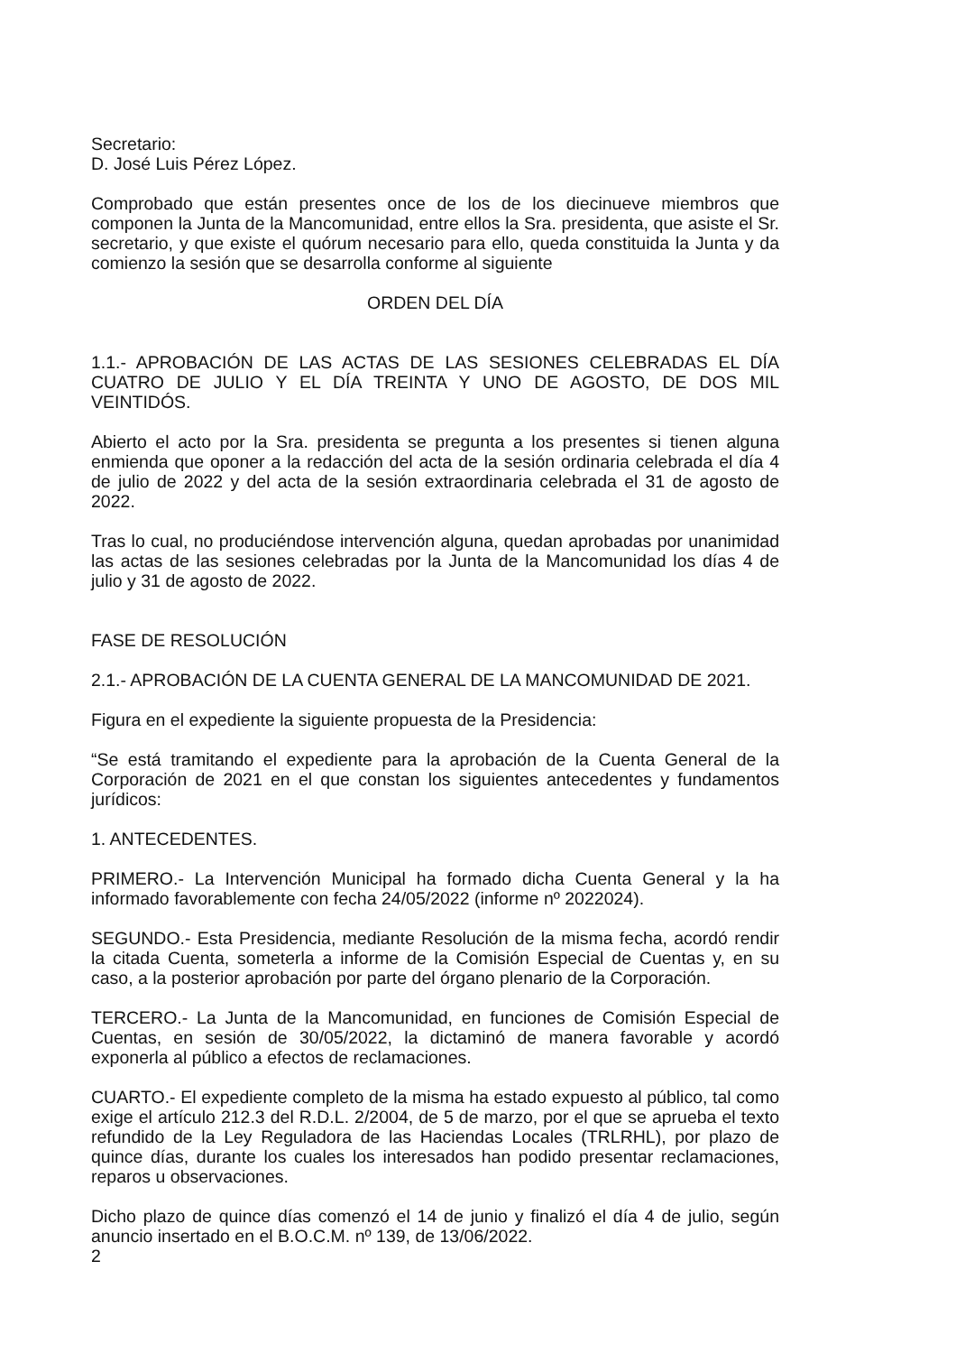Secretario:
D. José Luis Pérez López.
Comprobado que están presentes once de los de los diecinueve miembros que componen la Junta de la Mancomunidad, entre ellos la Sra. presidenta, que asiste el Sr. secretario, y que existe el quórum necesario para ello, queda constituida la Junta y da comienzo la sesión que se desarrolla conforme al siguiente
ORDEN DEL DÍA
1.1.- APROBACIÓN DE LAS ACTAS DE LAS SESIONES CELEBRADAS EL DÍA CUATRO DE JULIO Y EL DÍA TREINTA Y UNO DE AGOSTO, DE DOS MIL VEINTIDÓS.
Abierto el acto por la Sra. presidenta se pregunta a los presentes si tienen alguna enmienda que oponer a la redacción del acta de la sesión ordinaria celebrada el día 4 de julio de 2022 y del acta de la sesión extraordinaria celebrada el 31 de agosto de 2022.
Tras lo cual, no produciéndose intervención alguna, quedan aprobadas por unanimidad las actas de las sesiones celebradas por la Junta de la Mancomunidad los días 4 de julio y 31 de agosto de 2022.
FASE DE RESOLUCIÓN
2.1.- APROBACIÓN DE LA CUENTA GENERAL DE LA MANCOMUNIDAD DE 2021.
Figura en el expediente la siguiente propuesta de la Presidencia:
“Se está tramitando el expediente para la aprobación de la Cuenta General de la Corporación de 2021 en el que constan los siguientes antecedentes y fundamentos jurídicos:
1. ANTECEDENTES.
PRIMERO.- La Intervención Municipal ha formado dicha Cuenta General y la ha informado favorablemente con fecha 24/05/2022 (informe nº 2022024).
SEGUNDO.- Esta Presidencia, mediante Resolución de la misma fecha, acordó rendir la citada Cuenta, someterla a informe de la Comisión Especial de Cuentas y, en su caso, a la posterior aprobación por parte del órgano plenario de la Corporación.
TERCERO.- La Junta de la Mancomunidad, en funciones de Comisión Especial de Cuentas, en sesión de 30/05/2022, la dictaminó de manera favorable y acordó exponerla al público a efectos de reclamaciones.
CUARTO.- El expediente completo de la misma ha estado expuesto al público, tal como exige el artículo 212.3 del R.D.L. 2/2004, de 5 de marzo, por el que se aprueba el texto refundido de la Ley Reguladora de las Haciendas Locales (TRLRHL), por plazo de quince días, durante los cuales los interesados han podido presentar reclamaciones, reparos u observaciones.
Dicho plazo de quince días comenzó el 14 de junio y finalizó el día 4 de julio, según anuncio insertado en el B.O.C.M. nº 139, de 13/06/2022.
2